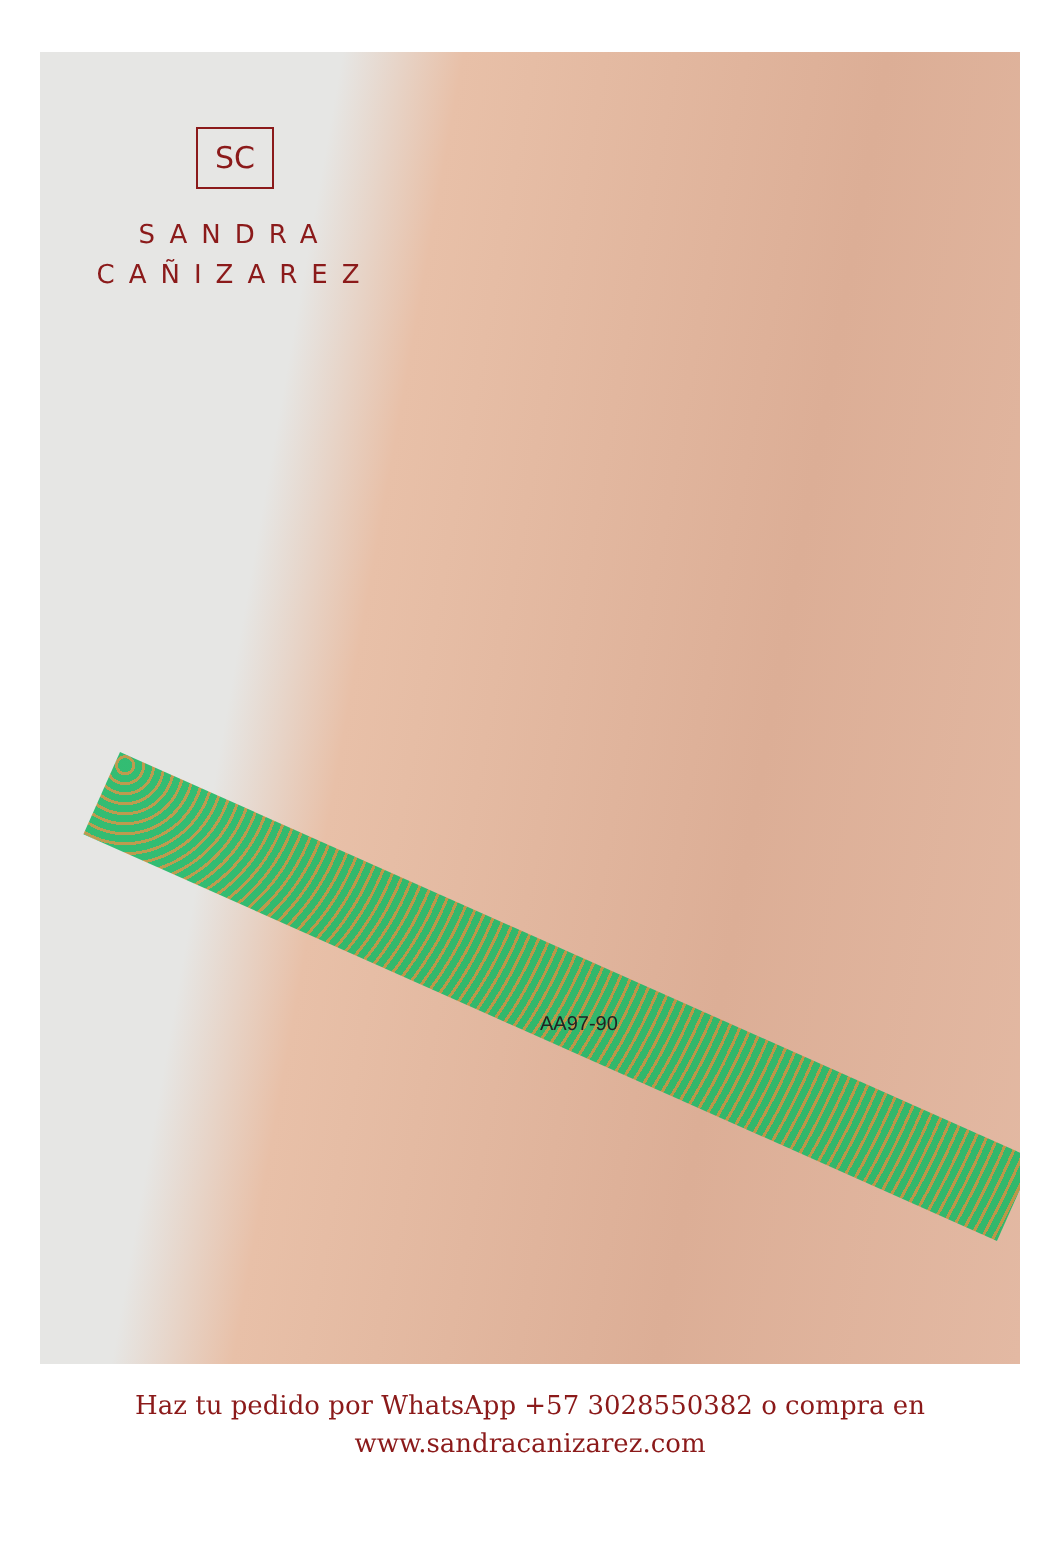SC
SANDRA
CAÑIZAREZ
AA97-90
Haz tu pedido por WhatsApp +57 3028550382 o compra en
www.sandracanizarez.com